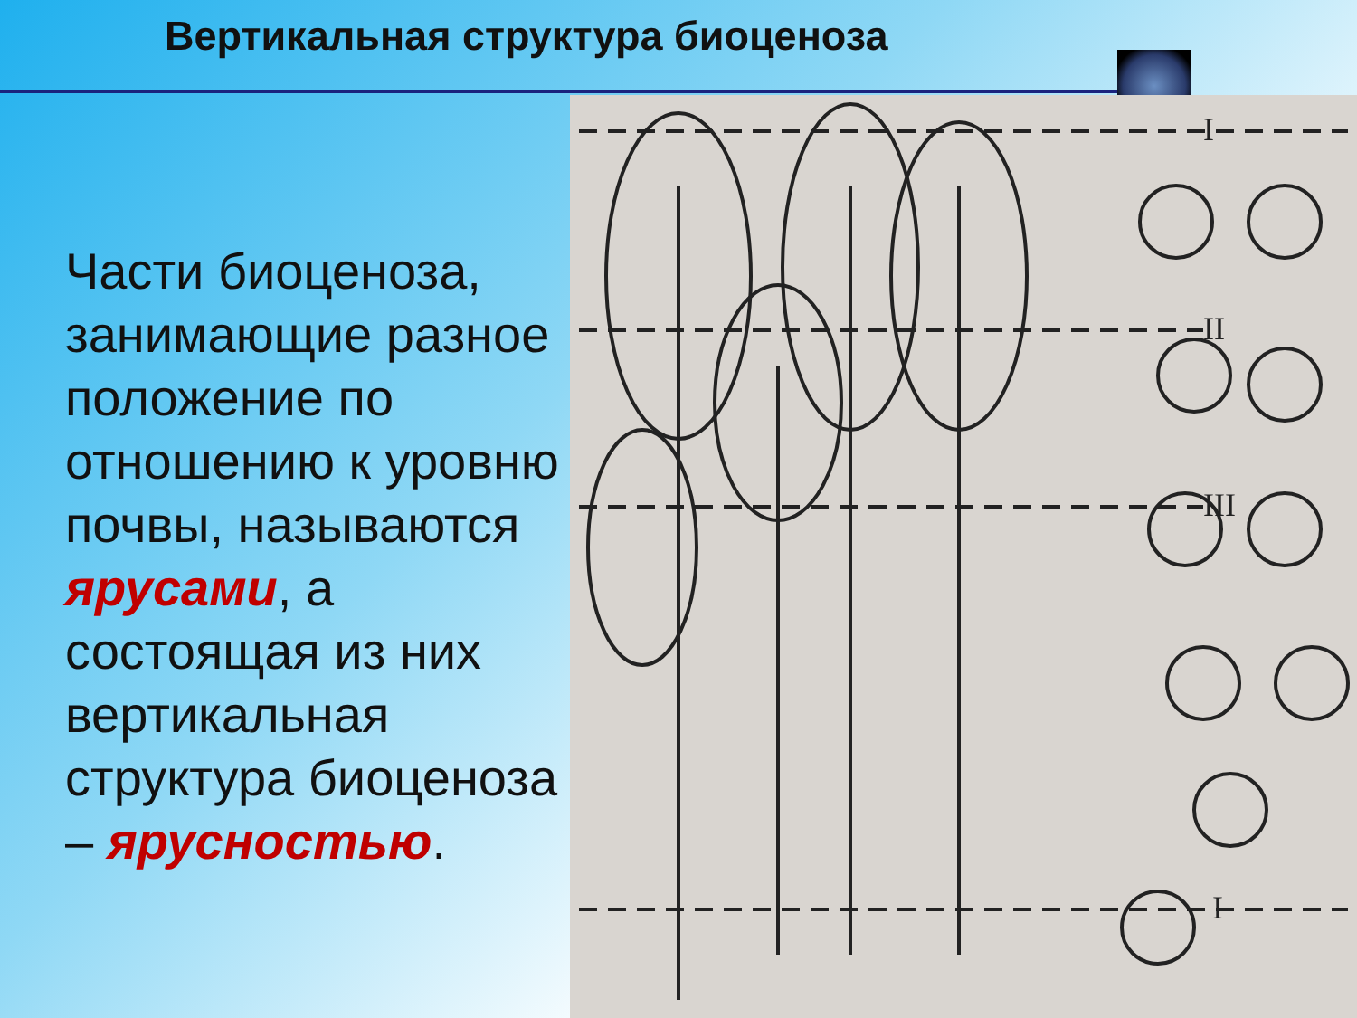Вертикальная структура биоценоза
Части биоценоза, занимающие разное положение по отношению к уровню почвы, называются ярусами, а состоящая из них вертикальная структура биоценоза – ярусностью.
I
II
III
I